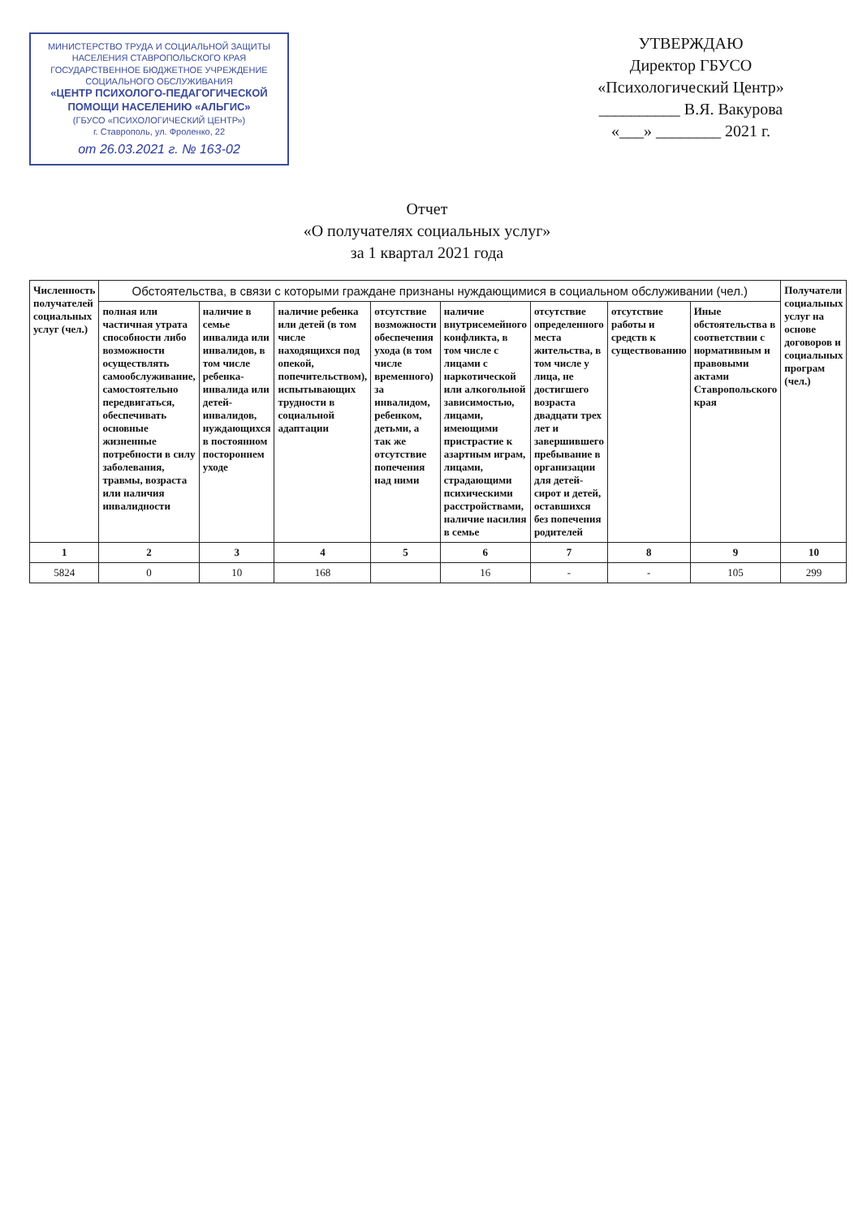МИНИСТЕРСТВО ТРУДА И СОЦИАЛЬНОЙ ЗАЩИТЫ НАСЕЛЕНИЯ СТАВРОПОЛЬСКОГО КРАЯ
ГОСУДАРСТВЕННОЕ БЮДЖЕТНОЕ УЧРЕЖДЕНИЕ СОЦИАЛЬНОГО ОБСЛУЖИВАНИЯ
«ЦЕНТР ПСИХОЛОГО-ПЕДАГОГИЧЕСКОЙ ПОМОЩИ НАСЕЛЕНИЮ «АЛЬГИС»
(ГБУСО «ПСИХОЛОГИЧЕСКИЙ ЦЕНТР»)
г. Ставрополь, ул. Фроленко, 22
от 26.03.2021 г. № 163-02
УТВЕРЖДАЮ
Директор ГБУСО
«Психологический Центр»
__________ В.Я. Вакурова
«___» ________ 2021 г.
Отчет
«О получателях социальных услуг»
за 1 квартал 2021 года
| Численность получателей социальных услуг (чел.) | Обстоятельства, в связи с которыми граждане признаны нуждающимися в социальном обслуживании (чел.) | | | | | | | | Получатели социальных услуг на основе договоров и социальных програм (чел.) |
| --- | --- | --- | --- | --- | --- | --- | --- | --- | --- |
| | полная или частичная утрата способности либо возможности осуществлять самообслуживание, самостоятельно передвигаться, обеспечивать основные жизненные потребности в силу заболевания, травмы, возраста или наличия инвалидности | наличие в семье инвалида или инвалидов, в том числе ребенка-инвалида или детей-инвалидов, нуждающихся в постоянном постороннем уходе | наличие ребенка или детей (в том числе находящихся под опекой, попечительством), испытывающих трудности в социальной адаптации | отсутствие возможности обеспечения ухода (в том числе временного) за инвалидом, ребенком, детьми, а так же отсутствие попечения над ними | наличие внутрисемейного конфликта, в том числе с лицами с наркотической или алкогольной зависимостью, лицами, имеющими пристрастие к азартным играм, лицами, страдающими психическими расстройствами, наличие насилия в семье | отсутствие определенного места жительства, в том числе у лица, не достигшего возраста двадцати трех лет и завершившего пребывание в организации для детей-сирот и детей, оставшихся без попечения родителей | отсутствие работы и средств к существованию | Иные обстоятельства в соответствии с нормативным и правовыми актами Ставропольского края | |
| 1 | 2 | 3 | 4 | 5 | 6 | 7 | 8 | 9 | 10 |
| 5824 | 0 | 10 | 168 | | 16 | - | - | 105 | 299 |